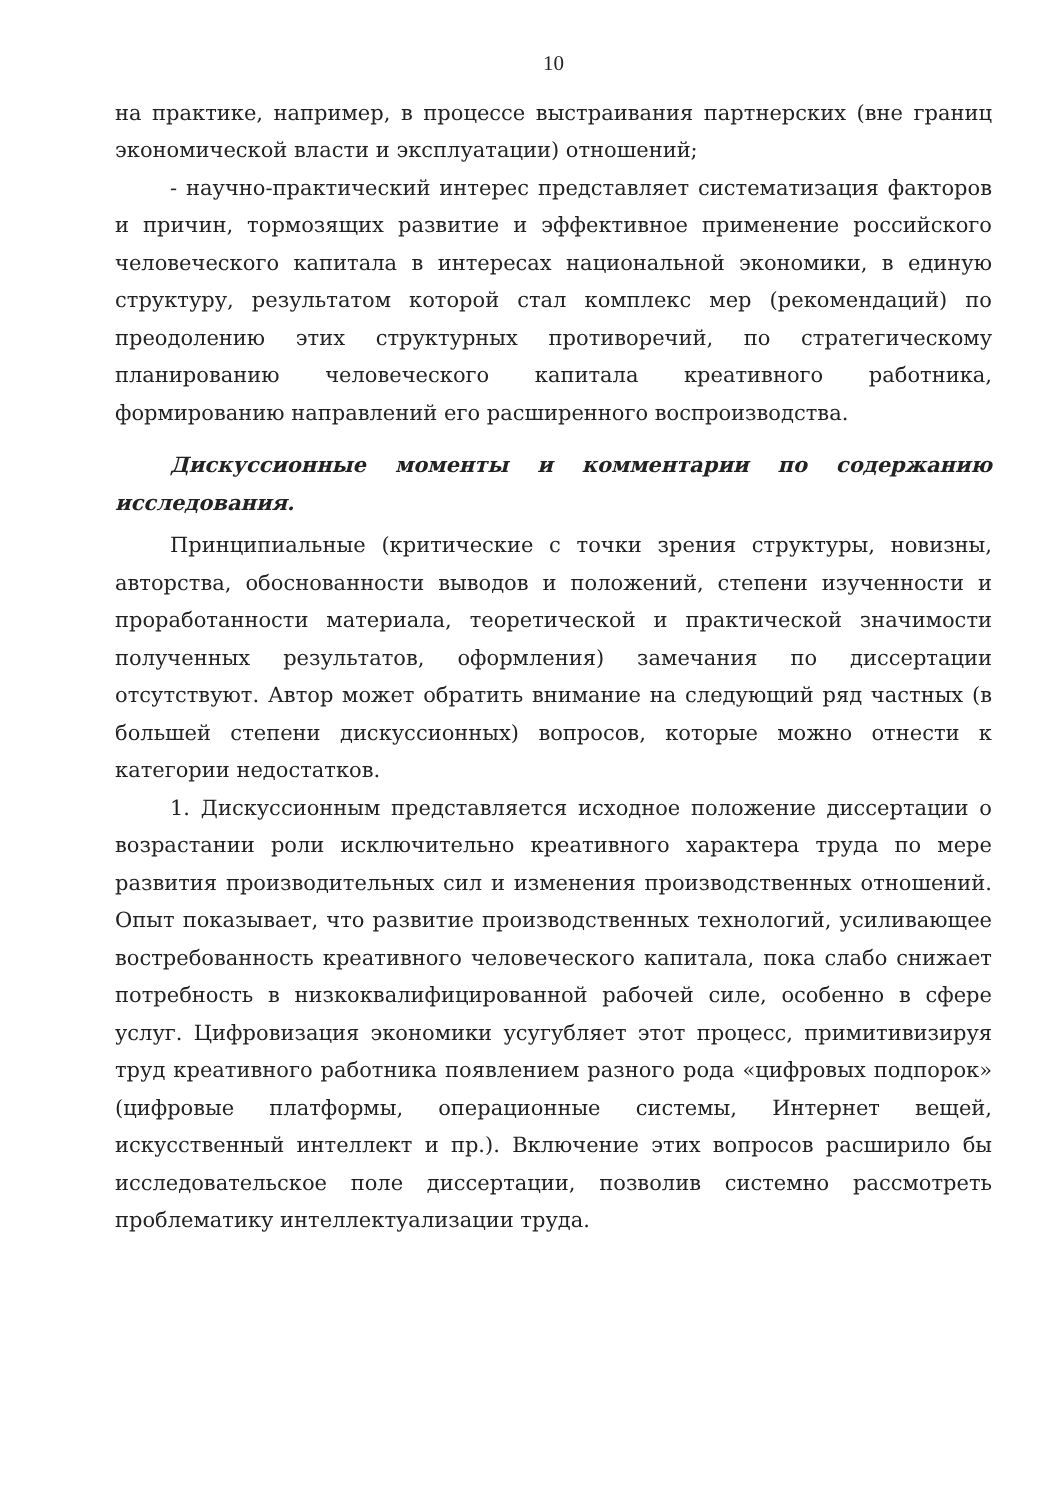10
на практике, например, в процессе выстраивания партнерских (вне границ экономической власти и эксплуатации) отношений;
- научно-практический интерес представляет систематизация факторов и причин, тормозящих развитие и эффективное применение российского человеческого капитала в интересах национальной экономики, в единую структуру, результатом которой стал комплекс мер (рекомендаций) по преодолению этих структурных противоречий, по стратегическому планированию человеческого капитала креативного работника, формированию направлений его расширенного воспроизводства.
Дискуссионные моменты и комментарии по содержанию исследования.
Принципиальные (критические с точки зрения структуры, новизны, авторства, обоснованности выводов и положений, степени изученности и проработанности материала, теоретической и практической значимости полученных результатов, оформления) замечания по диссертации отсутствуют. Автор может обратить внимание на следующий ряд частных (в большей степени дискуссионных) вопросов, которые можно отнести к категории недостатков.
1. Дискуссионным представляется исходное положение диссертации о возрастании роли исключительно креативного характера труда по мере развития производительных сил и изменения производственных отношений. Опыт показывает, что развитие производственных технологий, усиливающее востребованность креативного человеческого капитала, пока слабо снижает потребность в низкоквалифицированной рабочей силе, особенно в сфере услуг. Цифровизация экономики усугубляет этот процесс, примитивизируя труд креативного работника появлением разного рода «цифровых подпорок» (цифровые платформы, операционные системы, Интернет вещей, искусственный интеллект и пр.). Включение этих вопросов расширило бы исследовательское поле диссертации, позволив системно рассмотреть проблематику интеллектуализации труда.